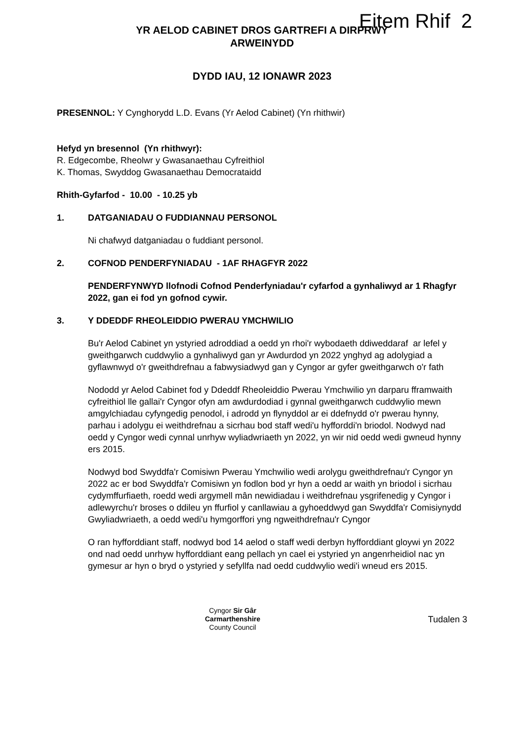Eitem Rhif 2
YR AELOD CABINET DROS GARTREFI A DIRPRWY
ARWEINYDD
DYDD IAU, 12 IONAWR 2023
PRESENNOL: Y Cynghorydd L.D. Evans (Yr Aelod Cabinet) (Yn rhithwir)
Hefyd yn bresennol (Yn rhithwyr):
R. Edgecombe, Rheolwr y Gwasanaethau Cyfreithiol
K. Thomas, Swyddog Gwasanaethau Democrataidd
Rhith-Gyfarfod - 10.00 - 10.25 yb
1. DATGANIADAU O FUDDIANNAU PERSONOL
Ni chafwyd datganiadau o fuddiant personol.
2. COFNOD PENDERFYNIADAU - 1AF RHAGFYR 2022
PENDERFYNWYD llofnodi Cofnod Penderfyniadau'r cyfarfod a gynhaliwyd ar 1 Rhagfyr 2022, gan ei fod yn gofnod cywir.
3. Y DDEDDF RHEOLEIDDIO PWERAU YMCHWILIO
Bu'r Aelod Cabinet yn ystyried adroddiad a oedd yn rhoi'r wybodaeth ddiweddaraf ar lefel y gweithgarwch cuddwylio a gynhaliwyd gan yr Awdurdod yn 2022 ynghyd ag adolygiad a gyflawnwyd o'r gweithdrefnau a fabwysiadwyd gan y Cyngor ar gyfer gweithgarwch o'r fath
Nododd yr Aelod Cabinet fod y Ddeddf Rheoleiddio Pwerau Ymchwilio yn darparu fframwaith cyfreithiol lle gallai'r Cyngor ofyn am awdurdodiad i gynnal gweithgarwch cuddwylio mewn amgylchiadau cyfyngedig penodol, i adrodd yn flynyddol ar ei ddefnydd o'r pwerau hynny, parhau i adolygu ei weithdrefnau a sicrhau bod staff wedi'u hyfforddi'n briodol. Nodwyd nad oedd y Cyngor wedi cynnal unrhyw wyliadwriaeth yn 2022, yn wir nid oedd wedi gwneud hynny ers 2015.
Nodwyd bod Swyddfa'r Comisiwn Pwerau Ymchwilio wedi arolygu gweithdrefnau'r Cyngor yn 2022 ac er bod Swyddfa'r Comisiwn yn fodlon bod yr hyn a oedd ar waith yn briodol i sicrhau cydymffurfiaeth, roedd wedi argymell mân newidiadau i weithdrefnau ysgrifenedig y Cyngor i adlewyrchu'r broses o ddileu yn ffurfiol y canllawiau a gyhoeddwyd gan Swyddfa'r Comisiynydd Gwyliadwriaeth, a oedd wedi'u hymgorffori yng ngweithdrefnau'r Cyngor
O ran hyfforddiant staff, nodwyd bod 14 aelod o staff wedi derbyn hyfforddiant gloywi yn 2022 ond nad oedd unrhyw hyfforddiant eang pellach yn cael ei ystyried yn angenrheidiol nac yn gymesur ar hyn o bryd o ystyried y sefyllfa nad oedd cuddwylio wedi'i wneud ers 2015.
Cyngor Sir Gâr
Carmarthenshire
County Council
Tudalen 3